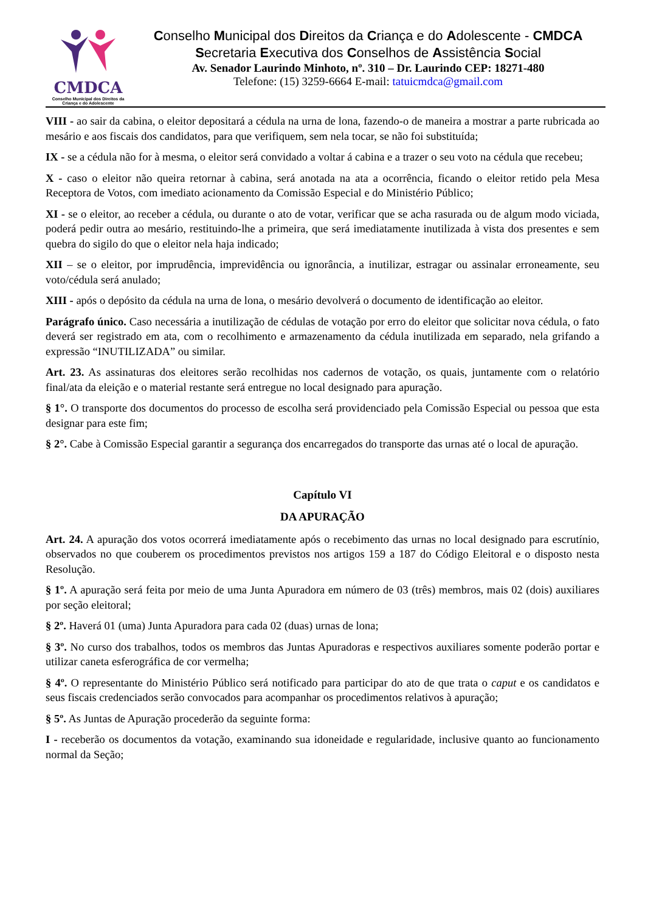CMDCA
Conselho Municipal dos Direitos da Criança e do Adolescente
Conselho Municipal dos Direitos da Criança e do Adolescente - CMDCA
Secretaria Executiva dos Conselhos de Assistência Social
Av. Senador Laurindo Minhoto, nº. 310 – Dr. Laurindo CEP: 18271-480
Telefone: (15) 3259-6664 E-mail: tatuicmdca@gmail.com
VIII - ao sair da cabina, o eleitor depositará a cédula na urna de lona, fazendo-o de maneira a mostrar a parte rubricada ao mesário e aos fiscais dos candidatos, para que verifiquem, sem nela tocar, se não foi substituída;
IX - se a cédula não for à mesma, o eleitor será convidado a voltar á cabina e a trazer o seu voto na cédula que recebeu;
X - caso o eleitor não queira retornar à cabina, será anotada na ata a ocorrência, ficando o eleitor retido pela Mesa Receptora de Votos, com imediato acionamento da Comissão Especial e do Ministério Público;
XI - se o eleitor, ao receber a cédula, ou durante o ato de votar, verificar que se acha rasurada ou de algum modo viciada, poderá pedir outra ao mesário, restituindo-lhe a primeira, que será imediatamente inutilizada à vista dos presentes e sem quebra do sigilo do que o eleitor nela haja indicado;
XII – se o eleitor, por imprudência, imprevidência ou ignorância, a inutilizar, estragar ou assinalar erroneamente, seu voto/cédula será anulado;
XIII - após o depósito da cédula na urna de lona, o mesário devolverá o documento de identificação ao eleitor.
Parágrafo único. Caso necessária a inutilização de cédulas de votação por erro do eleitor que solicitar nova cédula, o fato deverá ser registrado em ata, com o recolhimento e armazenamento da cédula inutilizada em separado, nela grifando a expressão “INUTILIZADA” ou similar.
Art. 23. As assinaturas dos eleitores serão recolhidas nos cadernos de votação, os quais, juntamente com o relatório final/ata da eleição e o material restante será entregue no local designado para apuração.
§ 1°. O transporte dos documentos do processo de escolha será providenciado pela Comissão Especial ou pessoa que esta designar para este fim;
§ 2°. Cabe à Comissão Especial garantir a segurança dos encarregados do transporte das urnas até o local de apuração.
Capítulo VI
DA APURAÇÃO
Art. 24. A apuração dos votos ocorrerá imediatamente após o recebimento das urnas no local designado para escrutínio, observados no que couberem os procedimentos previstos nos artigos 159 a 187 do Código Eleitoral e o disposto nesta Resolução.
§ 1º. A apuração será feita por meio de uma Junta Apuradora em número de 03 (três) membros, mais 02 (dois) auxiliares por seção eleitoral;
§ 2º. Haverá 01 (uma) Junta Apuradora para cada 02 (duas) urnas de lona;
§ 3º. No curso dos trabalhos, todos os membros das Juntas Apuradoras e respectivos auxiliares somente poderão portar e utilizar caneta esferográfica de cor vermelha;
§ 4º. O representante do Ministério Público será notificado para participar do ato de que trata o caput e os candidatos e seus fiscais credenciados serão convocados para acompanhar os procedimentos relativos à apuração;
§ 5º. As Juntas de Apuração procederão da seguinte forma:
I - receberão os documentos da votação, examinando sua idoneidade e regularidade, inclusive quanto ao funcionamento normal da Seção;